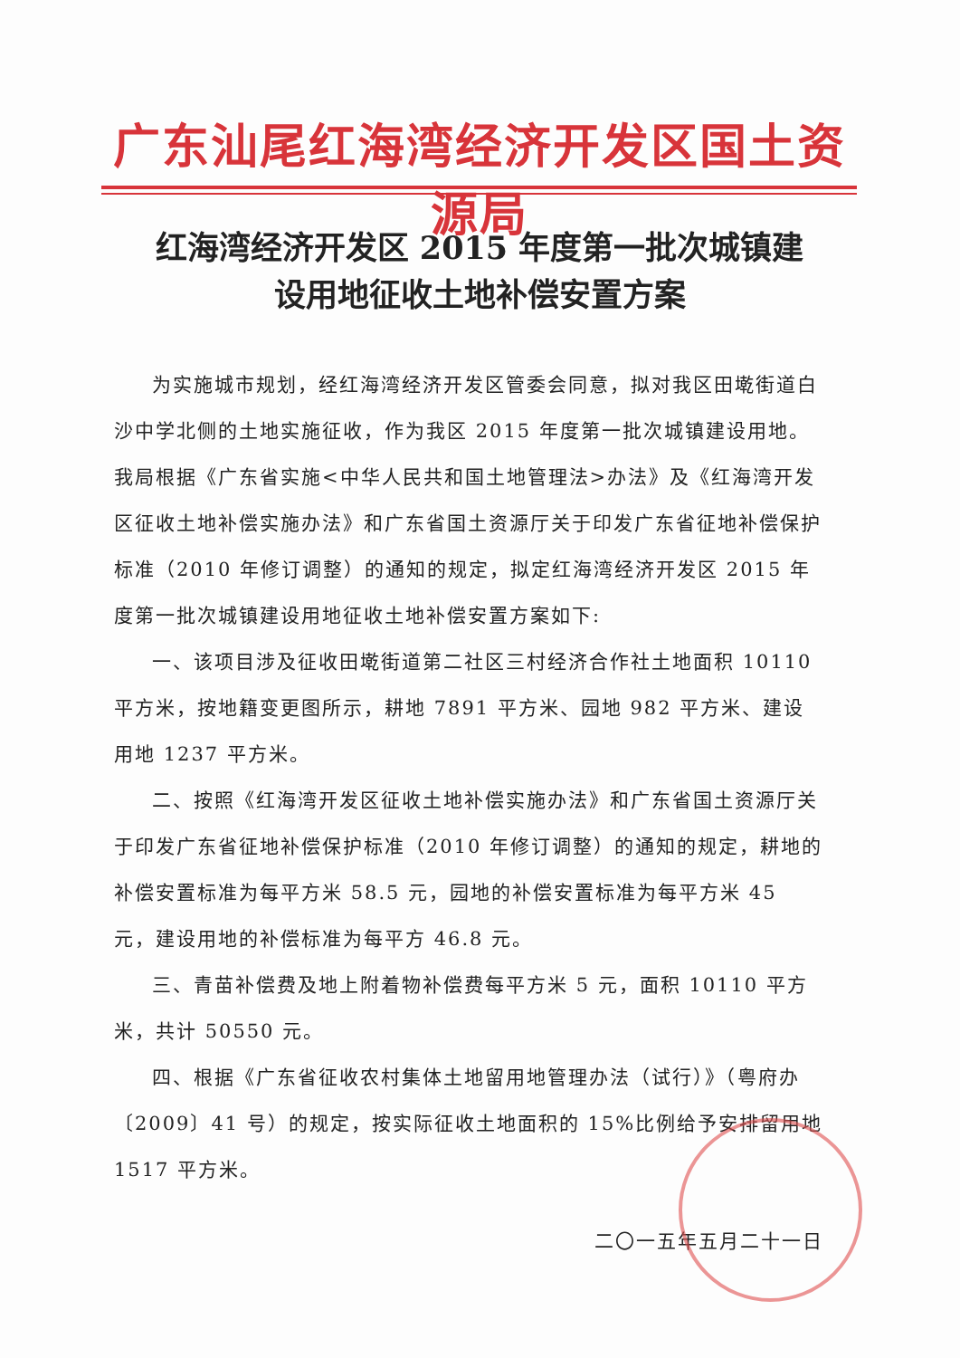广东汕尾红海湾经济开发区国土资源局
红海湾经济开发区 2015 年度第一批次城镇建
设用地征收土地补偿安置方案
为实施城市规划，经红海湾经济开发区管委会同意，拟对我区田墘街道白沙中学北侧的土地实施征收，作为我区 2015 年度第一批次城镇建设用地。我局根据《广东省实施<中华人民共和国土地管理法>办法》及《红海湾开发区征收土地补偿实施办法》和广东省国土资源厅关于印发广东省征地补偿保护标准（2010 年修订调整）的通知的规定，拟定红海湾经济开发区 2015 年度第一批次城镇建设用地征收土地补偿安置方案如下:
一、该项目涉及征收田墘街道第二社区三村经济合作社土地面积 10110 平方米，按地籍变更图所示，耕地 7891 平方米、园地 982 平方米、建设用地 1237 平方米。
二、按照《红海湾开发区征收土地补偿实施办法》和广东省国土资源厅关于印发广东省征地补偿保护标准（2010 年修订调整）的通知的规定，耕地的补偿安置标准为每平方米 58.5 元，园地的补偿安置标准为每平方米 45 元，建设用地的补偿标准为每平方 46.8 元。
三、青苗补偿费及地上附着物补偿费每平方米 5 元，面积 10110 平方米，共计 50550 元。
四、根据《广东省征收农村集体土地留用地管理办法（试行）》（粤府办〔2009〕41 号）的规定，按实际征收土地面积的 15%比例给予安排留用地 1517 平方米。
二〇一五年五月二十一日